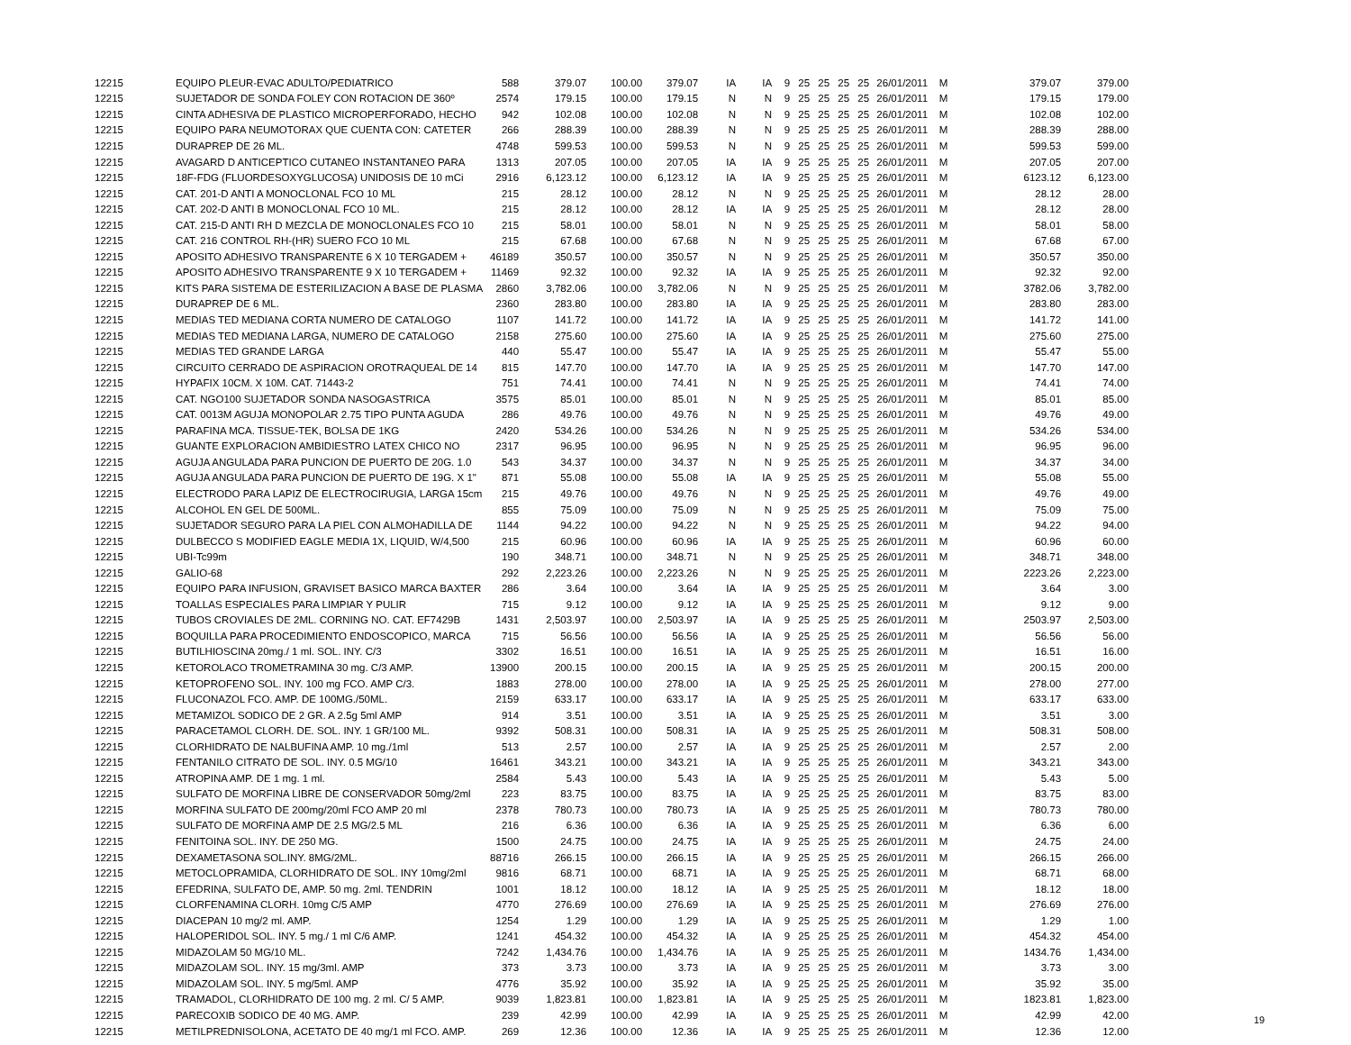| 12215 | EQUIPO PLEUR-EVAC ADULTO/PEDIATRICO | 588 | 379.07 | 100.00 | 379.07 | IA | IA | 9 | 25 | 25 | 25 | 25 | 26/01/2011 | M | 379.07 | 379.00 |
| 12215 | SUJETADOR DE SONDA FOLEY CON ROTACION DE 360º | 2574 | 179.15 | 100.00 | 179.15 | N | N | 9 | 25 | 25 | 25 | 25 | 26/01/2011 | M | 179.15 | 179.00 |
| 12215 | CINTA ADHESIVA DE PLASTICO MICROPERFORADO, HECHO | 942 | 102.08 | 100.00 | 102.08 | N | N | 9 | 25 | 25 | 25 | 25 | 26/01/2011 | M | 102.08 | 102.00 |
| 12215 | EQUIPO PARA NEUMOTORAX QUE CUENTA CON: CATETER | 266 | 288.39 | 100.00 | 288.39 | N | N | 9 | 25 | 25 | 25 | 25 | 26/01/2011 | M | 288.39 | 288.00 |
| 12215 | DURAPREP DE 26 ML. | 4748 | 599.53 | 100.00 | 599.53 | N | N | 9 | 25 | 25 | 25 | 25 | 26/01/2011 | M | 599.53 | 599.00 |
| 12215 | AVAGARD D ANTICEPTICO CUTANEO INSTANTANEO PARA | 1313 | 207.05 | 100.00 | 207.05 | IA | IA | 9 | 25 | 25 | 25 | 25 | 26/01/2011 | M | 207.05 | 207.00 |
| 12215 | 18F-FDG (FLUORDESOXYGLUCOSA) UNIDOSIS DE 10 mCi | 2916 | 6,123.12 | 100.00 | 6,123.12 | IA | IA | 9 | 25 | 25 | 25 | 25 | 26/01/2011 | M | 6123.12 | 6,123.00 |
| 12215 | CAT. 201-D ANTI A MONOCLONAL FCO 10 ML | 215 | 28.12 | 100.00 | 28.12 | N | N | 9 | 25 | 25 | 25 | 25 | 26/01/2011 | M | 28.12 | 28.00 |
| 12215 | CAT. 202-D ANTI B MONOCLONAL FCO 10 ML. | 215 | 28.12 | 100.00 | 28.12 | IA | IA | 9 | 25 | 25 | 25 | 25 | 26/01/2011 | M | 28.12 | 28.00 |
| 12215 | CAT. 215-D ANTI RH D MEZCLA DE MONOCLONALES FCO 10 | 215 | 58.01 | 100.00 | 58.01 | N | N | 9 | 25 | 25 | 25 | 25 | 26/01/2011 | M | 58.01 | 58.00 |
| 12215 | CAT. 216 CONTROL RH-(HR) SUERO FCO 10 ML | 215 | 67.68 | 100.00 | 67.68 | N | N | 9 | 25 | 25 | 25 | 25 | 26/01/2011 | M | 67.68 | 67.00 |
| 12215 | APOSITO ADHESIVO TRANSPARENTE 6 X 10 TERGADEM + | 46189 | 350.57 | 100.00 | 350.57 | N | N | 9 | 25 | 25 | 25 | 25 | 26/01/2011 | M | 350.57 | 350.00 |
| 12215 | APOSITO ADHESIVO TRANSPARENTE 9 X 10 TERGADEM + | 11469 | 92.32 | 100.00 | 92.32 | IA | IA | 9 | 25 | 25 | 25 | 25 | 26/01/2011 | M | 92.32 | 92.00 |
| 12215 | KITS PARA SISTEMA DE ESTERILIZACION A BASE DE PLASMA | 2860 | 3,782.06 | 100.00 | 3,782.06 | N | N | 9 | 25 | 25 | 25 | 25 | 26/01/2011 | M | 3782.06 | 3,782.00 |
| 12215 | DURAPREP DE 6 ML. | 2360 | 283.80 | 100.00 | 283.80 | IA | IA | 9 | 25 | 25 | 25 | 25 | 26/01/2011 | M | 283.80 | 283.00 |
| 12215 | MEDIAS TED MEDIANA CORTA NUMERO DE CATALOGO | 1107 | 141.72 | 100.00 | 141.72 | IA | IA | 9 | 25 | 25 | 25 | 25 | 26/01/2011 | M | 141.72 | 141.00 |
| 12215 | MEDIAS TED MEDIANA LARGA, NUMERO DE CATALOGO | 2158 | 275.60 | 100.00 | 275.60 | IA | IA | 9 | 25 | 25 | 25 | 25 | 26/01/2011 | M | 275.60 | 275.00 |
| 12215 | MEDIAS TED GRANDE LARGA | 440 | 55.47 | 100.00 | 55.47 | IA | IA | 9 | 25 | 25 | 25 | 25 | 26/01/2011 | M | 55.47 | 55.00 |
| 12215 | CIRCUITO CERRADO DE ASPIRACION OROTRAQUEAL DE 14 | 815 | 147.70 | 100.00 | 147.70 | IA | IA | 9 | 25 | 25 | 25 | 25 | 26/01/2011 | M | 147.70 | 147.00 |
| 12215 | HYPAFIX 10CM. X 10M. CAT. 71443-2 | 751 | 74.41 | 100.00 | 74.41 | N | N | 9 | 25 | 25 | 25 | 25 | 26/01/2011 | M | 74.41 | 74.00 |
| 12215 | CAT. NGO100 SUJETADOR SONDA NASOGASTRICA | 3575 | 85.01 | 100.00 | 85.01 | N | N | 9 | 25 | 25 | 25 | 25 | 26/01/2011 | M | 85.01 | 85.00 |
| 12215 | CAT. 0013M AGUJA MONOPOLAR 2.75 TIPO PUNTA AGUDA | 286 | 49.76 | 100.00 | 49.76 | N | N | 9 | 25 | 25 | 25 | 25 | 26/01/2011 | M | 49.76 | 49.00 |
| 12215 | PARAFINA MCA. TISSUE-TEK, BOLSA DE 1KG | 2420 | 534.26 | 100.00 | 534.26 | N | N | 9 | 25 | 25 | 25 | 25 | 26/01/2011 | M | 534.26 | 534.00 |
| 12215 | GUANTE EXPLORACION AMBIDIESTRO LATEX CHICO NO | 2317 | 96.95 | 100.00 | 96.95 | N | N | 9 | 25 | 25 | 25 | 25 | 26/01/2011 | M | 96.95 | 96.00 |
| 12215 | AGUJA ANGULADA PARA PUNCION DE PUERTO DE 20G. 1.0 | 543 | 34.37 | 100.00 | 34.37 | N | N | 9 | 25 | 25 | 25 | 25 | 26/01/2011 | M | 34.37 | 34.00 |
| 12215 | AGUJA ANGULADA PARA PUNCION DE PUERTO DE 19G. X 1" | 871 | 55.08 | 100.00 | 55.08 | IA | IA | 9 | 25 | 25 | 25 | 25 | 26/01/2011 | M | 55.08 | 55.00 |
| 12215 | ELECTRODO PARA LAPIZ DE ELECTROCIRUGIA, LARGA 15cm | 215 | 49.76 | 100.00 | 49.76 | N | N | 9 | 25 | 25 | 25 | 25 | 26/01/2011 | M | 49.76 | 49.00 |
| 12215 | ALCOHOL EN GEL DE 500ML. | 855 | 75.09 | 100.00 | 75.09 | N | N | 9 | 25 | 25 | 25 | 25 | 26/01/2011 | M | 75.09 | 75.00 |
| 12215 | SUJETADOR SEGURO PARA LA PIEL CON ALMOHADILLA DE | 1144 | 94.22 | 100.00 | 94.22 | N | N | 9 | 25 | 25 | 25 | 25 | 26/01/2011 | M | 94.22 | 94.00 |
| 12215 | DULBECCO S MODIFIED EAGLE MEDIA 1X, LIQUID, W/4,500 | 215 | 60.96 | 100.00 | 60.96 | IA | IA | 9 | 25 | 25 | 25 | 25 | 26/01/2011 | M | 60.96 | 60.00 |
| 12215 | UBI-Tc99m | 190 | 348.71 | 100.00 | 348.71 | N | N | 9 | 25 | 25 | 25 | 25 | 26/01/2011 | M | 348.71 | 348.00 |
| 12215 | GALIO-68 | 292 | 2,223.26 | 100.00 | 2,223.26 | N | N | 9 | 25 | 25 | 25 | 25 | 26/01/2011 | M | 2223.26 | 2,223.00 |
| 12215 | EQUIPO PARA INFUSION, GRAVISET BASICO MARCA BAXTER | 286 | 3.64 | 100.00 | 3.64 | IA | IA | 9 | 25 | 25 | 25 | 25 | 26/01/2011 | M | 3.64 | 3.00 |
| 12215 | TOALLAS ESPECIALES PARA LIMPIAR Y PULIR | 715 | 9.12 | 100.00 | 9.12 | IA | IA | 9 | 25 | 25 | 25 | 25 | 26/01/2011 | M | 9.12 | 9.00 |
| 12215 | TUBOS CROVIALES DE 2ML. CORNING NO. CAT. EF7429B | 1431 | 2,503.97 | 100.00 | 2,503.97 | IA | IA | 9 | 25 | 25 | 25 | 25 | 26/01/2011 | M | 2503.97 | 2,503.00 |
| 12215 | BOQUILLA PARA PROCEDIMIENTO ENDOSCOPICO, MARCA | 715 | 56.56 | 100.00 | 56.56 | IA | IA | 9 | 25 | 25 | 25 | 25 | 26/01/2011 | M | 56.56 | 56.00 |
| 12215 | BUTILHIOSCINA 20mg./ 1 ml. SOL. INY. C/3 | 3302 | 16.51 | 100.00 | 16.51 | IA | IA | 9 | 25 | 25 | 25 | 25 | 26/01/2011 | M | 16.51 | 16.00 |
| 12215 | KETOROLACO TROMETRAMINA 30 mg. C/3 AMP. | 13900 | 200.15 | 100.00 | 200.15 | IA | IA | 9 | 25 | 25 | 25 | 25 | 26/01/2011 | M | 200.15 | 200.00 |
| 12215 | KETOPROFENO SOL. INY. 100 mg FCO. AMP C/3. | 1883 | 278.00 | 100.00 | 278.00 | IA | IA | 9 | 25 | 25 | 25 | 25 | 26/01/2011 | M | 278.00 | 277.00 |
| 12215 | FLUCONAZOL FCO. AMP. DE 100MG./50ML. | 2159 | 633.17 | 100.00 | 633.17 | IA | IA | 9 | 25 | 25 | 25 | 25 | 26/01/2011 | M | 633.17 | 633.00 |
| 12215 | METAMIZOL SODICO DE 2 GR. A 2.5g 5ml AMP | 914 | 3.51 | 100.00 | 3.51 | IA | IA | 9 | 25 | 25 | 25 | 25 | 26/01/2011 | M | 3.51 | 3.00 |
| 12215 | PARACETAMOL CLORH. DE. SOL. INY. 1 GR/100 ML. | 9392 | 508.31 | 100.00 | 508.31 | IA | IA | 9 | 25 | 25 | 25 | 25 | 26/01/2011 | M | 508.31 | 508.00 |
| 12215 | CLORHIDRATO DE NALBUFINA AMP. 10 mg./1ml | 513 | 2.57 | 100.00 | 2.57 | IA | IA | 9 | 25 | 25 | 25 | 25 | 26/01/2011 | M | 2.57 | 2.00 |
| 12215 | FENTANILO CITRATO DE SOL. INY. 0.5 MG/10 | 16461 | 343.21 | 100.00 | 343.21 | IA | IA | 9 | 25 | 25 | 25 | 25 | 26/01/2011 | M | 343.21 | 343.00 |
| 12215 | ATROPINA AMP. DE 1 mg. 1 ml. | 2584 | 5.43 | 100.00 | 5.43 | IA | IA | 9 | 25 | 25 | 25 | 25 | 26/01/2011 | M | 5.43 | 5.00 |
| 12215 | SULFATO DE MORFINA LIBRE DE CONSERVADOR 50mg/2ml | 223 | 83.75 | 100.00 | 83.75 | IA | IA | 9 | 25 | 25 | 25 | 25 | 26/01/2011 | M | 83.75 | 83.00 |
| 12215 | MORFINA SULFATO DE 200mg/20ml FCO AMP 20 ml | 2378 | 780.73 | 100.00 | 780.73 | IA | IA | 9 | 25 | 25 | 25 | 25 | 26/01/2011 | M | 780.73 | 780.00 |
| 12215 | SULFATO DE MORFINA AMP DE 2.5 MG/2.5 ML | 216 | 6.36 | 100.00 | 6.36 | IA | IA | 9 | 25 | 25 | 25 | 25 | 26/01/2011 | M | 6.36 | 6.00 |
| 12215 | FENITOINA SOL. INY. DE 250 MG. | 1500 | 24.75 | 100.00 | 24.75 | IA | IA | 9 | 25 | 25 | 25 | 25 | 26/01/2011 | M | 24.75 | 24.00 |
| 12215 | DEXAMETASONA SOL.INY. 8MG/2ML. | 88716 | 266.15 | 100.00 | 266.15 | IA | IA | 9 | 25 | 25 | 25 | 25 | 26/01/2011 | M | 266.15 | 266.00 |
| 12215 | METOCLOPRAMIDA, CLORHIDRATO DE SOL. INY 10mg/2ml | 9816 | 68.71 | 100.00 | 68.71 | IA | IA | 9 | 25 | 25 | 25 | 25 | 26/01/2011 | M | 68.71 | 68.00 |
| 12215 | EFEDRINA, SULFATO DE, AMP. 50 mg. 2ml. TENDRIN | 1001 | 18.12 | 100.00 | 18.12 | IA | IA | 9 | 25 | 25 | 25 | 25 | 26/01/2011 | M | 18.12 | 18.00 |
| 12215 | CLORFENAMINA CLORH. 10mg C/5 AMP | 4770 | 276.69 | 100.00 | 276.69 | IA | IA | 9 | 25 | 25 | 25 | 25 | 26/01/2011 | M | 276.69 | 276.00 |
| 12215 | DIACEPAN 10 mg/2 ml. AMP. | 1254 | 1.29 | 100.00 | 1.29 | IA | IA | 9 | 25 | 25 | 25 | 25 | 26/01/2011 | M | 1.29 | 1.00 |
| 12215 | HALOPERIDOL SOL. INY. 5 mg./ 1 ml C/6 AMP. | 1241 | 454.32 | 100.00 | 454.32 | IA | IA | 9 | 25 | 25 | 25 | 25 | 26/01/2011 | M | 454.32 | 454.00 |
| 12215 | MIDAZOLAM 50 MG/10 ML. | 7242 | 1,434.76 | 100.00 | 1,434.76 | IA | IA | 9 | 25 | 25 | 25 | 25 | 26/01/2011 | M | 1434.76 | 1,434.00 |
| 12215 | MIDAZOLAM SOL. INY. 15 mg/3ml. AMP | 373 | 3.73 | 100.00 | 3.73 | IA | IA | 9 | 25 | 25 | 25 | 25 | 26/01/2011 | M | 3.73 | 3.00 |
| 12215 | MIDAZOLAM SOL. INY. 5 mg/5ml. AMP | 4776 | 35.92 | 100.00 | 35.92 | IA | IA | 9 | 25 | 25 | 25 | 25 | 26/01/2011 | M | 35.92 | 35.00 |
| 12215 | TRAMADOL, CLORHIDRATO DE 100 mg. 2 ml. C/ 5 AMP. | 9039 | 1,823.81 | 100.00 | 1,823.81 | IA | IA | 9 | 25 | 25 | 25 | 25 | 26/01/2011 | M | 1823.81 | 1,823.00 |
| 12215 | PARECOXIB SODICO DE 40 MG. AMP. | 239 | 42.99 | 100.00 | 42.99 | IA | IA | 9 | 25 | 25 | 25 | 25 | 26/01/2011 | M | 42.99 | 42.00 |
| 12215 | METILPREDNISOLONA, ACETATO DE 40 mg/1 ml FCO. AMP. | 269 | 12.36 | 100.00 | 12.36 | IA | IA | 9 | 25 | 25 | 25 | 25 | 26/01/2011 | M | 12.36 | 12.00 |
19